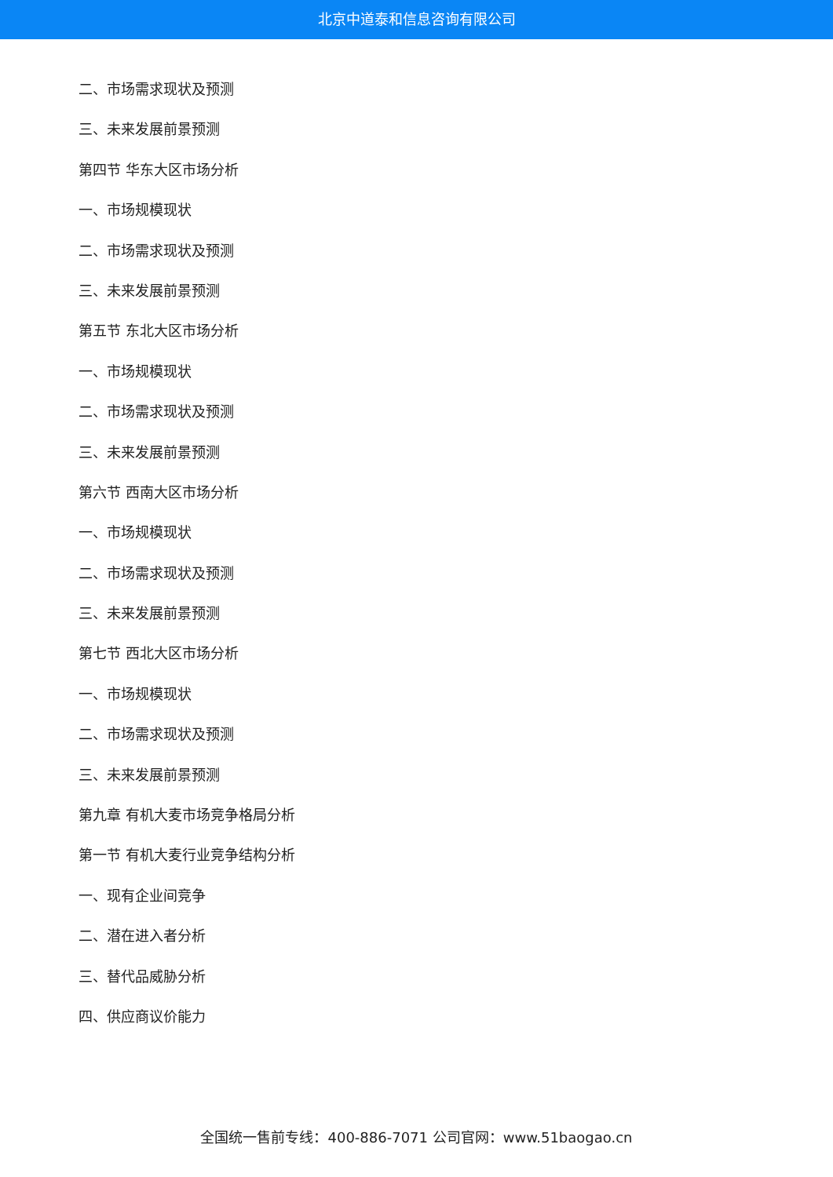北京中道泰和信息咨询有限公司
二、市场需求现状及预测
三、未来发展前景预测
第四节 华东大区市场分析
一、市场规模现状
二、市场需求现状及预测
三、未来发展前景预测
第五节 东北大区市场分析
一、市场规模现状
二、市场需求现状及预测
三、未来发展前景预测
第六节 西南大区市场分析
一、市场规模现状
二、市场需求现状及预测
三、未来发展前景预测
第七节 西北大区市场分析
一、市场规模现状
二、市场需求现状及预测
三、未来发展前景预测
第九章 有机大麦市场竞争格局分析
第一节 有机大麦行业竞争结构分析
一、现有企业间竞争
二、潜在进入者分析
三、替代品威胁分析
四、供应商议价能力
全国统一售前专线：400-886-7071 公司官网：www.51baogao.cn